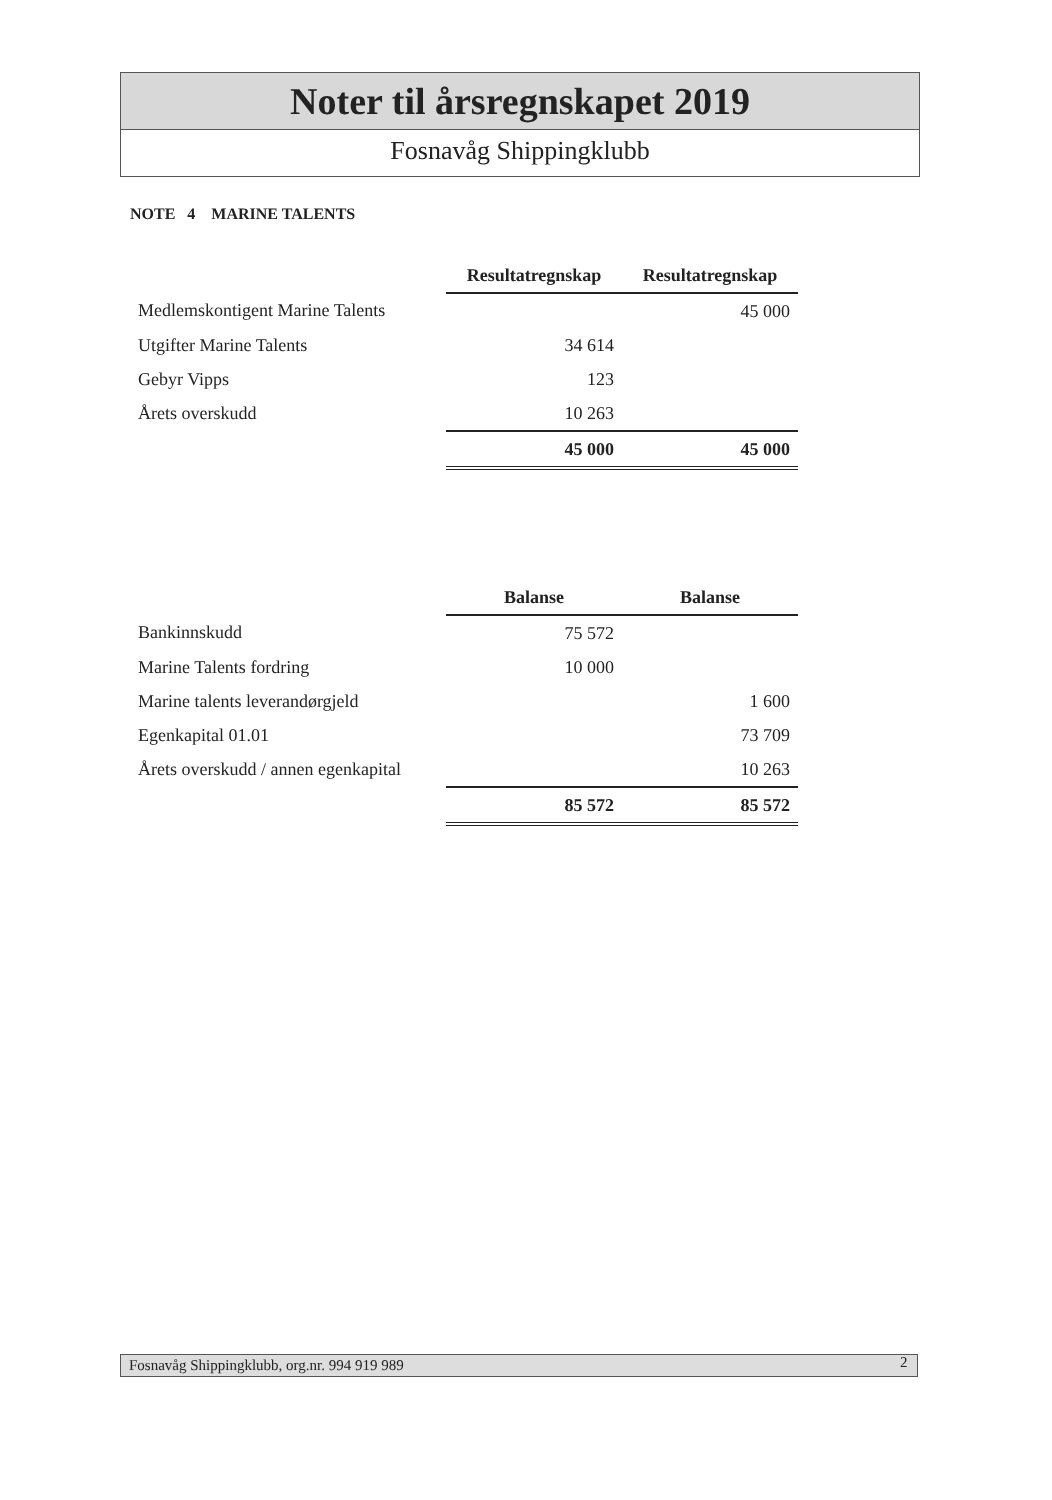Noter til årsregnskapet 2019
Fosnavåg Shippingklubb
NOTE 4 MARINE TALENTS
| | Resultatregnskap | Resultatregnskap |
| Medlemskontigent Marine Talents | | 45 000 |
| Utgifter Marine Talents | 34 614 | |
| Gebyr Vipps | 123 | |
| Årets overskudd | 10 263 | |
| | 45 000 | 45 000 |
| | Balanse | Balanse |
| Bankinnskudd | 75 572 | |
| Marine Talents fordring | 10 000 | |
| Marine talents leverandørgjeld | | 1 600 |
| Egenkapital 01.01 | | 73 709 |
| Årets overskudd / annen egenkapital | | 10 263 |
| | 85 572 | 85 572 |
Fosnavåg Shippingklubb, org.nr. 994 919 989 2